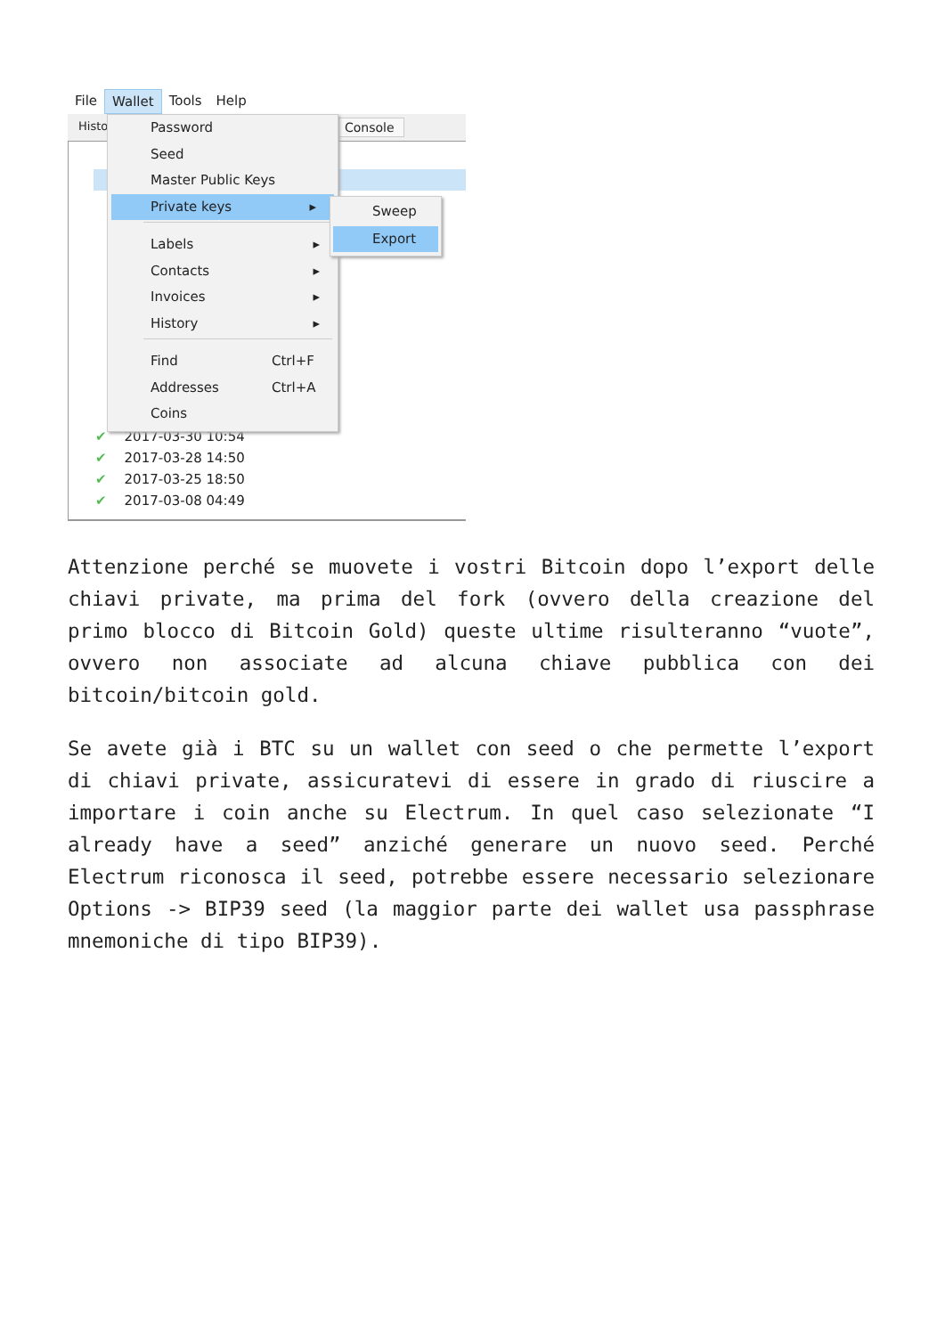File Wallet Tools Help
Histo Console
✔ 2017-03-30 10:54
✔ 2017-03-28 14:50
✔ 2017-03-25 18:50
✔ 2017-03-08 04:49
Password
Seed
Master Public Keys
Private keys ▸
Labels ▸
Contacts ▸
Invoices ▸
History ▸
Find Ctrl+F
Addresses Ctrl+A
Coins
Sweep
Export
Attenzione perché se muovete i vostri Bitcoin dopo l’export delle chiavi private, ma prima del fork (ovvero della creazione del primo blocco di Bitcoin Gold) queste ultime risulteranno “vuote”, ovvero non associate ad alcuna chiave pubblica con dei bitcoin/bitcoin gold.
Se avete già i BTC su un wallet con seed o che permette l’export di chiavi private, assicuratevi di essere in grado di riuscire a importare i coin anche su Electrum. In quel caso selezionate “I already have a seed” anziché generare un nuovo seed. Perché Electrum riconosca il seed, potrebbe essere necessario selezionare Options -> BIP39 seed (la maggior parte dei wallet usa passphrase mnemoniche di tipo BIP39).